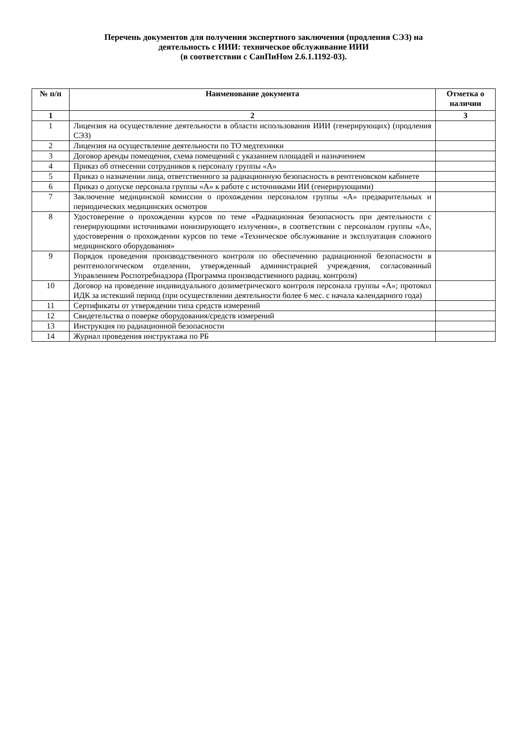Перечень документов для получения экспертного заключения (продления СЭЗ) на
деятельность с ИИИ: техническое обслуживание ИИИ
(в соответствии с СанПиНом 2.6.1.1192-03).
| № п/п | Наименование документа | Отметка о наличии |
| --- | --- | --- |
| 1 | 2 | 3 |
| 1 | Лицензия на осуществление деятельности в области использования ИИИ (генерирующих) (продления СЭЗ) | |
| 2 | Лицензия на осуществление деятельности по ТО медтехники | |
| 3 | Договор аренды помещения, схема помещений с указанием площадей и назначением | |
| 4 | Приказ об отнесении сотрудников к персоналу группы «А» | |
| 5 | Приказ о назначении лица, ответственного за радиационную безопасность в рентгеновском кабинете | |
| 6 | Приказ о допуске персонала группы «А» к работе с источниками ИИ (генерирующими) | |
| 7 | Заключение медицинской комиссии о прохождении персоналом группы «А» предварительных и периодических медицинских осмотров | |
| 8 | Удостоверение о прохождении курсов по теме «Радиационная безопасность при деятельности с генерирующими источниками ионизирующего излучения», в соответствии с персоналом группы «А», удостоверения о прохождении курсов по теме «Техническое обслуживание и эксплуатация сложного медицинского оборудования» | |
| 9 | Порядок проведения производственного контроля по обеспечению радиационной безопасности в рентгенологическом отделении, утвержденный администрацией учреждения, согласованный Управлением Роспотребнадзора (Программа производственного радиац. контроля) | |
| 10 | Договор на проведение индивидуального дозиметрического контроля персонала группы «А»; протокол ИДК за истекший период (при осуществлении деятельности более 6 мес. с начала календарного года) | |
| 11 | Сертификаты от утверждении типа средств измерений | |
| 12 | Свидетельства о поверке оборудования/средств измерений | |
| 13 | Инструкция по радиационной безопасности | |
| 14 | Журнал проведения инструктажа по РБ | |